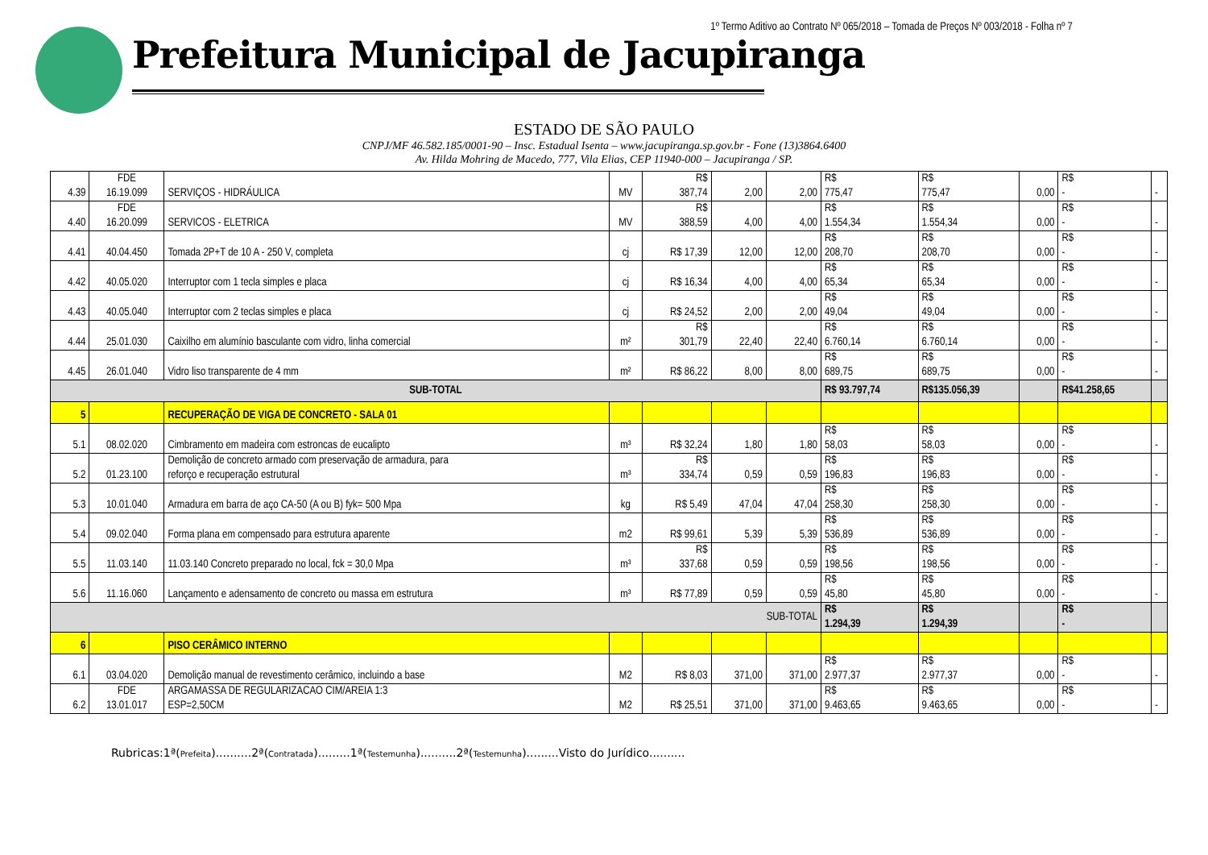1º Termo Aditivo ao Contrato Nº 065/2018 – Tomada de Preços Nº 003/2018 - Folha nº 7
Prefeitura Municipal de Jacupiranga
ESTADO DE SÃO PAULO
CNPJ/MF 46.582.185/0001-90 – Insc. Estadual Isenta – www.jacupiranga.sp.gov.br - Fone (13)3864.6400
Av. Hilda Mohring de Macedo, 777, Vila Elias, CEP 11940-000 – Jacupiranga / SP.
| 4.39 | FDE 16.19.099 | SERVIÇOS - HIDRÁULICA | MV | R$ 387,74 | 2,00 | 2,00 | R$ 775,47 | R$ 775,47 | 0,00 | R$ - | - |
| 4.40 | FDE 16.20.099 | SERVICOS - ELETRICA | MV | R$ 388,59 | 4,00 | 4,00 | R$ 1.554,34 | R$ 1.554,34 | 0,00 | R$ - | - |
| 4.41 | 40.04.450 | Tomada 2P+T de 10 A - 250 V, completa | cj | R$ 17,39 | 12,00 | 12,00 | R$ 208,70 | R$ 208,70 | 0,00 | R$ - | - |
| 4.42 | 40.05.020 | Interruptor com 1 tecla simples e placa | cj | R$ 16,34 | 4,00 | 4,00 | R$ 65,34 | R$ 65,34 | 0,00 | R$ - | - |
| 4.43 | 40.05.040 | Interruptor com 2 teclas simples e placa | cj | R$ 24,52 | 2,00 | 2,00 | R$ 49,04 | R$ 49,04 | 0,00 | R$ - | - |
| 4.44 | 25.01.030 | Caixilho em alumínio basculante com vidro, linha comercial | m² | R$ 301,79 | 22,40 | 22,40 | R$ 6.760,14 | R$ 6.760,14 | 0,00 | R$ - | - |
| 4.45 | 26.01.040 | Vidro liso transparente de 4 mm | m² | R$ 86,22 | 8,00 | 8,00 | R$ 689,75 | R$ 689,75 | 0,00 | R$ - | - |
| SUB-TOTAL | | | | | | | R$ 93.797,74 | R$135.056,39 | | R$41.258,65 | |
| 5 | | RECUPERAÇÃO DE VIGA DE CONCRETO - SALA 01 | | | | | | | | | |
| 5.1 | 08.02.020 | Cimbramento em madeira com estroncas de eucalipto | m³ | R$ 32,24 | 1,80 | 1,80 | R$ 58,03 | R$ 58,03 | 0,00 | R$ - | - |
| 5.2 | 01.23.100 | Demolição de concreto armado com preservação de armadura, para reforço e recuperação estrutural | m³ | R$ 334,74 | 0,59 | 0,59 | R$ 196,83 | R$ 196,83 | 0,00 | R$ - | - |
| 5.3 | 10.01.040 | Armadura em barra de aço CA-50 (A ou B) fyk= 500 Mpa | kg | R$ 5,49 | 47,04 | 47,04 | R$ 258,30 | R$ 258,30 | 0,00 | R$ - | - |
| 5.4 | 09.02.040 | Forma plana em compensado para estrutura aparente | m2 | R$ 99,61 | 5,39 | 5,39 | R$ 536,89 | R$ 536,89 | 0,00 | R$ - | - |
| 5.5 | 11.03.140 | 11.03.140 Concreto preparado no local, fck = 30,0 Mpa | m³ | R$ 337,68 | 0,59 | 0,59 | R$ 198,56 | R$ 198,56 | 0,00 | R$ - | - |
| 5.6 | 11.16.060 | Lançamento e adensamento de concreto ou massa em estrutura | m³ | R$ 77,89 | 0,59 | 0,59 | R$ 45,80 | R$ 45,80 | 0,00 | R$ - | - |
| SUB-TOTAL | | | | | | | R$ 1.294,39 | R$ 1.294,39 | | R$ - | |
| 6 | | PISO CERÂMICO INTERNO | | | | | | | | | |
| 6.1 | 03.04.020 | Demolição manual de revestimento cerâmico, incluindo a base | M2 | R$ 8,03 | 371,00 | 371,00 | R$ 2.977,37 | R$ 2.977,37 | 0,00 | R$ - | - |
| 6.2 | FDE 13.01.017 | ARGAMASSA DE REGULARIZACAO CIM/AREIA 1:3 ESP=2,50CM | M2 | R$ 25,51 | 371,00 | 371,00 | R$ 9.463,65 | R$ 9.463,65 | 0,00 | R$ - | - |
Rubricas:1ª(Prefeita)..........2ª(Contratada).........1ª(Testemunha)..........2ª(Testemunha).........Visto do Jurídico..........